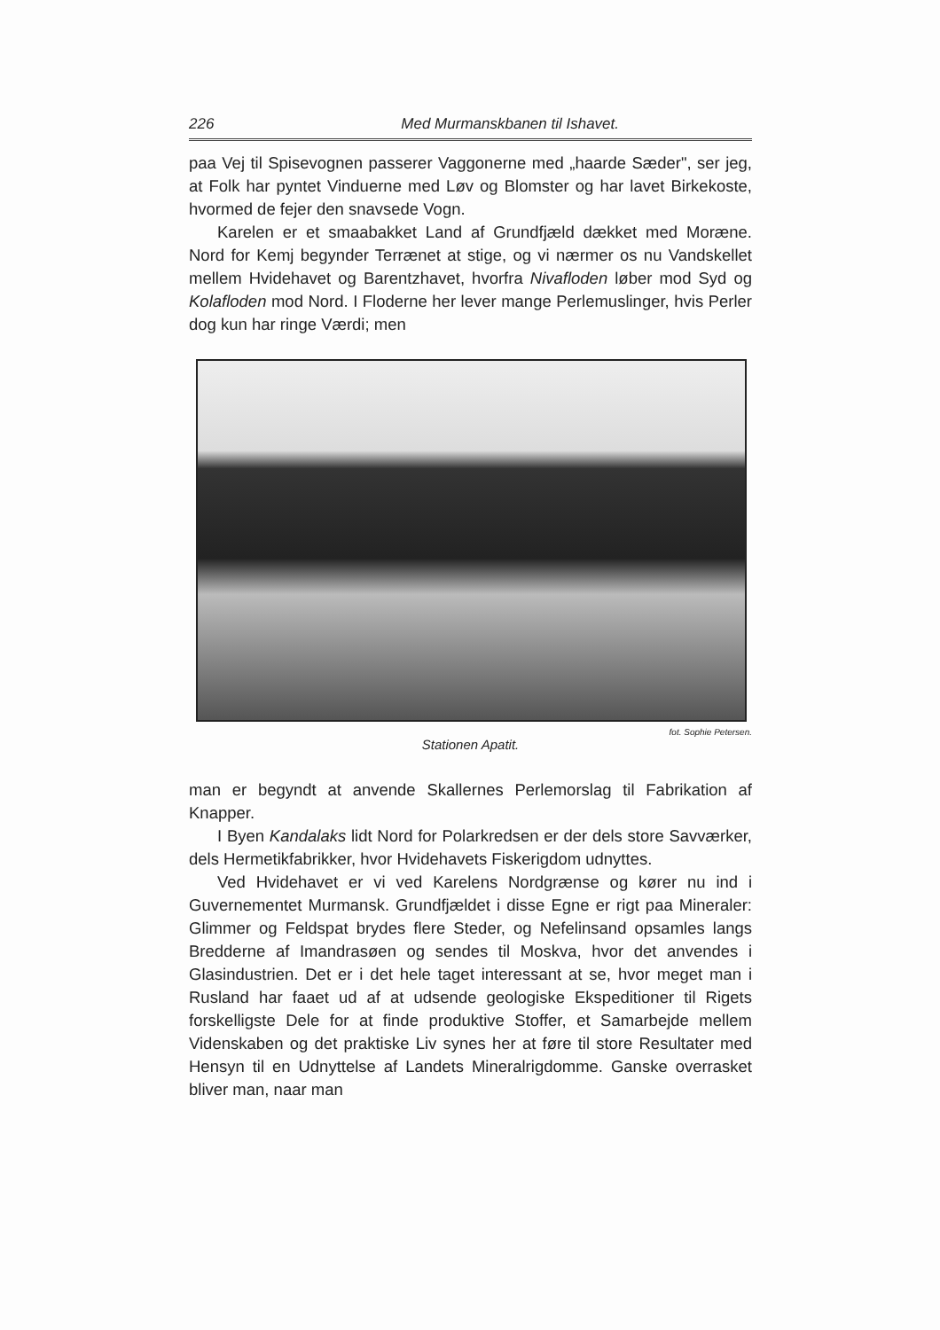226 Med Murmanskbanen til Ishavet.
paa Vej til Spisevognen passerer Vaggonerne med „haarde Sæder", ser jeg, at Folk har pyntet Vinduerne med Løv og Blomster og har lavet Birkekoste, hvormed de fejer den snavsede Vogn.
Karelen er et smaabakket Land af Grundfjæld dækket med Moræne. Nord for Kemj begynder Terrænet at stige, og vi nærmer os nu Vandskellet mellem Hvidehavet og Barentzhavet, hvorfra Nivafloden løber mod Syd og Kolafloden mod Nord. I Floderne her lever mange Perlemuslinger, hvis Perler dog kun har ringe Værdi; men
fot. Sophie Petersen.
Stationen Apatit.
man er begyndt at anvende Skallernes Perlemorslag til Fabrikation af Knapper.
I Byen Kandalaks lidt Nord for Polarkredsen er der dels store Savværker, dels Hermetikfabrikker, hvor Hvidehavets Fiskerigdom udnyttes.
Ved Hvidehavet er vi ved Karelens Nordgrænse og kører nu ind i Guvernementet Murmansk. Grundfjældet i disse Egne er rigt paa Mineraler: Glimmer og Feldspat brydes flere Steder, og Nefelinsand opsamles langs Bredderne af Imandrasøen og sendes til Moskva, hvor det anvendes i Glasindustrien. Det er i det hele taget interessant at se, hvor meget man i Rusland har faaet ud af at udsende geologiske Ekspeditioner til Rigets forskelligste Dele for at finde produktive Stoffer, et Samarbejde mellem Videnskaben og det praktiske Liv synes her at føre til store Resultater med Hensyn til en Udnyttelse af Landets Mineralrigdomme. Ganske overrasket bliver man, naar man